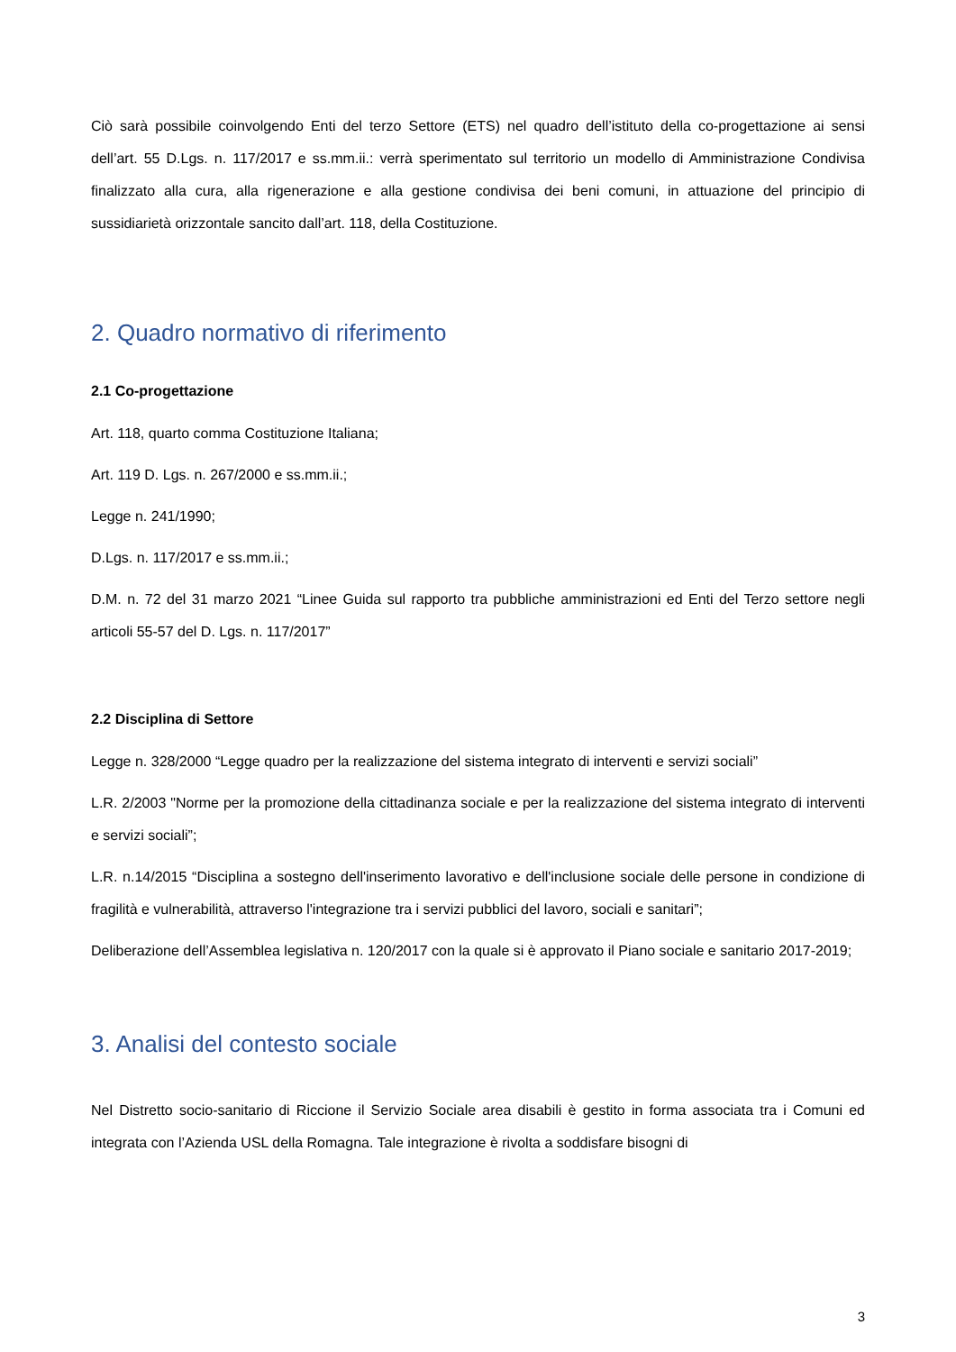Ciò sarà possibile coinvolgendo Enti del terzo Settore (ETS) nel quadro dell’istituto della co-progettazione ai sensi dell’art. 55 D.Lgs. n. 117/2017 e ss.mm.ii.: verrà sperimentato sul territorio un modello di Amministrazione Condivisa finalizzato alla cura, alla rigenerazione e alla gestione condivisa dei beni comuni, in attuazione del principio di sussidiarietà orizzontale sancito dall’art. 118, della Costituzione.
2. Quadro normativo di riferimento
2.1 Co-progettazione
Art. 118, quarto comma Costituzione Italiana;
Art. 119 D. Lgs. n. 267/2000 e ss.mm.ii.;
Legge n. 241/1990;
D.Lgs. n. 117/2017 e ss.mm.ii.;
D.M. n. 72 del 31 marzo 2021 “Linee Guida sul rapporto tra pubbliche amministrazioni ed Enti del Terzo settore negli articoli 55-57 del D. Lgs. n. 117/2017”
2.2 Disciplina di Settore
Legge n. 328/2000 “Legge quadro per la realizzazione del sistema integrato di interventi e servizi sociali”
L.R. 2/2003 "Norme per la promozione della cittadinanza sociale e per la realizzazione del sistema integrato di interventi e servizi sociali”;
L.R. n.14/2015 “Disciplina a sostegno dell'inserimento lavorativo e dell'inclusione sociale delle persone in condizione di fragilità e vulnerabilità, attraverso l'integrazione tra i servizi pubblici del lavoro, sociali e sanitari”;
Deliberazione dell’Assemblea legislativa n. 120/2017 con la quale si è approvato il Piano sociale e sanitario 2017-2019;
3. Analisi del contesto sociale
Nel Distretto socio-sanitario di Riccione il Servizio Sociale area disabili è gestito in forma associata tra i Comuni ed integrata con l’Azienda USL della Romagna. Tale integrazione è rivolta a soddisfare bisogni di
3